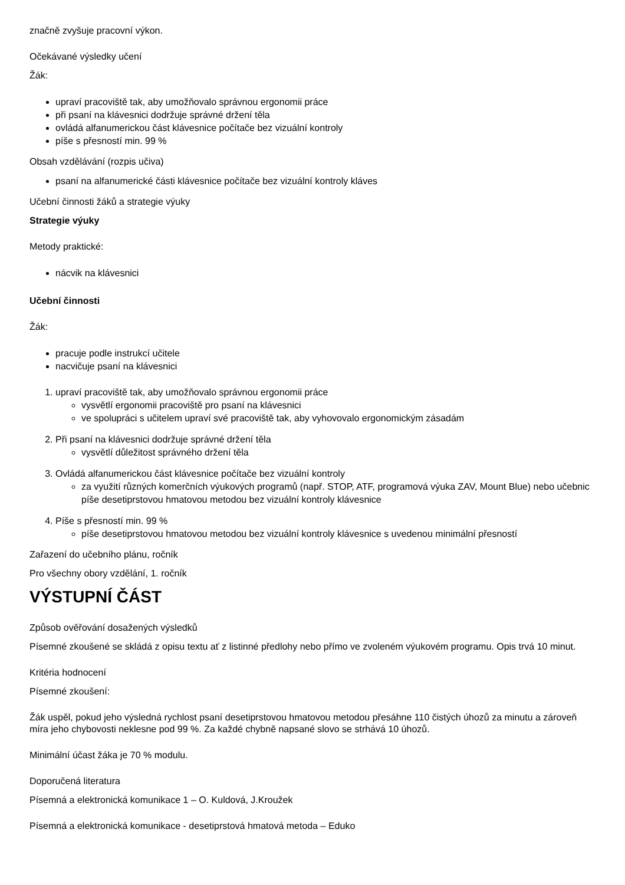značně zvyšuje pracovní výkon.
Očekávané výsledky učení
Žák:
upraví pracoviště tak, aby umožňovalo správnou ergonomii práce
při psaní na klávesnici dodržuje správné držení těla
ovládá alfanumerickou část klávesnice počítače bez vizuální kontroly
píše s přesností min. 99 %
Obsah vzdělávání (rozpis učiva)
psaní na alfanumerické části klávesnice počítače bez vizuální kontroly kláves
Učební činnosti žáků a strategie výuky
Strategie výuky
Metody praktické:
nácvik na klávesnici
Učební činnosti
Žák:
pracuje podle instrukcí učitele
nacvičuje psaní na klávesnici
1. upraví pracoviště tak, aby umožňovalo správnou ergonomii práce
vysvětlí ergonomii pracoviště pro psaní na klávesnici
ve spolupráci s učitelem upraví své pracoviště tak, aby vyhovovalo ergonomickým zásadám
2. Při psaní na klávesnici dodržuje správné držení těla
vysvětlí důležitost správného držení těla
3. Ovládá alfanumerickou část klávesnice počítače bez vizuální kontroly
za využití různých komerčních výukových programů (např. STOP, ATF, programová výuka ZAV, Mount Blue) nebo učebnic píše desetiprstovou hmatovou metodou bez vizuální kontroly klávesnice
4. Píše s přesností min. 99 %
píše desetiprstovou hmatovou metodou bez vizuální kontroly klávesnice s uvedenou minimální přesností
Zařazení do učebního plánu, ročník
Pro všechny obory vzdělání, 1. ročník
VÝSTUPNÍ ČÁST
Způsob ověřování dosažených výsledků
Písemné zkoušené se skládá z opisu textu ať z listinné předlohy nebo přímo ve zvoleném výukovém programu. Opis trvá 10 minut.
Kritéria hodnocení
Písemné zkoušení:
Žák uspěl, pokud jeho výsledná rychlost psaní desetiprstovou hmatovou metodou přesáhne 110 čistých úhozů za minutu a zároveň míra jeho chybovosti neklesne pod 99 %. Za každé chybně napsané slovo se strhává 10 úhozů.
Minimální účast žáka je 70 % modulu.
Doporučená literatura
Písemná a elektronická komunikace 1 – O. Kuldová, J.Kroužek
Písemná a elektronická komunikace - desetiprstová hmatová metoda – Eduko